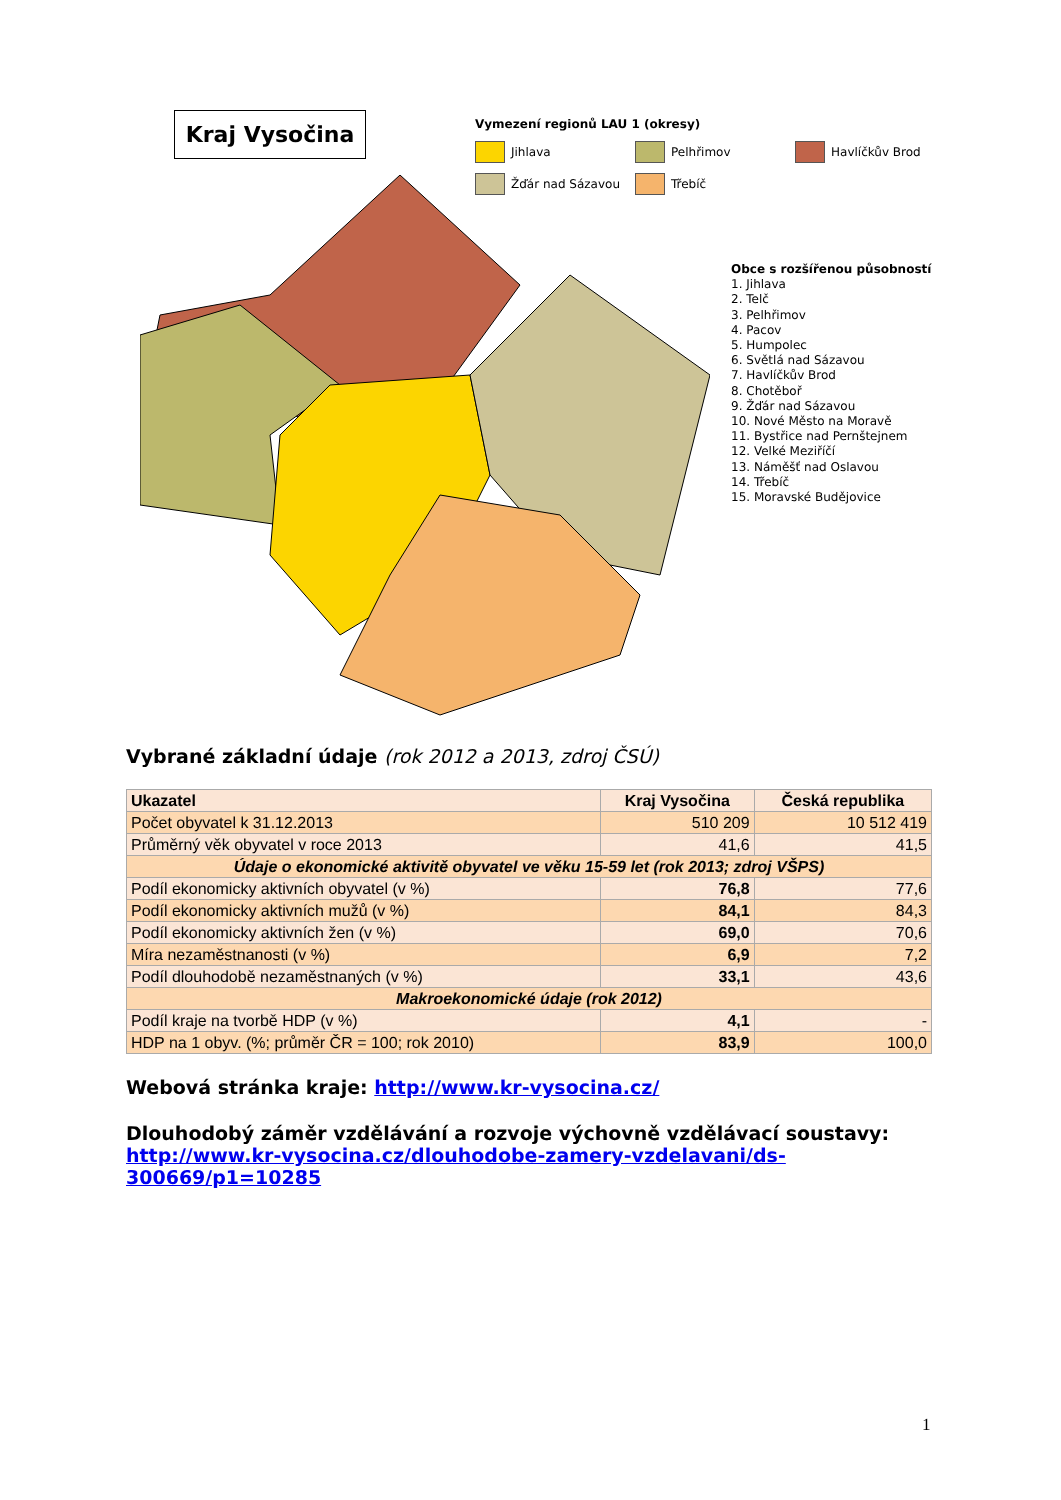Kraj Vysočina
Vymezení regionů LAU 1 (okresy)
Jihlava Pelhřimov Havlíčkův Brod
Žďár nad Sázavou Třebíč
Obce s rozšířenou působností
1. Jihlava
2. Telč
3. Pelhřimov
4. Pacov
5. Humpolec
6. Světlá nad Sázavou
7. Havlíčkův Brod
8. Chotěboř
9. Žďár nad Sázavou
10. Nové Město na Moravě
11. Bystřice nad Pernštejnem
12. Velké Meziříčí
13. Náměšť nad Oslavou
14. Třebíč
15. Moravské Budějovice
Vybrané základní údaje (rok 2012 a 2013, zdroj ČSÚ)
| Ukazatel | Kraj Vysočina | Česká republika |
| --- | --- | --- |
| Počet obyvatel k 31.12.2013 | 510 209 | 10 512 419 |
| Průměrný věk obyvatel v roce 2013 | 41,6 | 41,5 |
| Údaje o ekonomické aktivitě obyvatel ve věku 15-59 let (rok 2013; zdroj VŠPS) | | |
| Podíl ekonomicky aktivních obyvatel (v %) | 76,8 | 77,6 |
| Podíl ekonomicky aktivních mužů (v %) | 84,1 | 84,3 |
| Podíl ekonomicky aktivních žen (v %) | 69,0 | 70,6 |
| Míra nezaměstnanosti (v %) | 6,9 | 7,2 |
| Podíl dlouhodobě nezaměstnaných (v %) | 33,1 | 43,6 |
| Makroekonomické údaje (rok 2012) | | |
| Podíl kraje na tvorbě HDP (v %) | 4,1 | - |
| HDP na 1 obyv. (%; průměr ČR = 100; rok 2010) | 83,9 | 100,0 |
Webová stránka kraje: http://www.kr-vysocina.cz/
Dlouhodobý záměr vzdělávání a rozvoje výchovně vzdělávací soustavy:
http://www.kr-vysocina.cz/dlouhodobe-zamery-vzdelavani/ds-300669/p1=10285
1